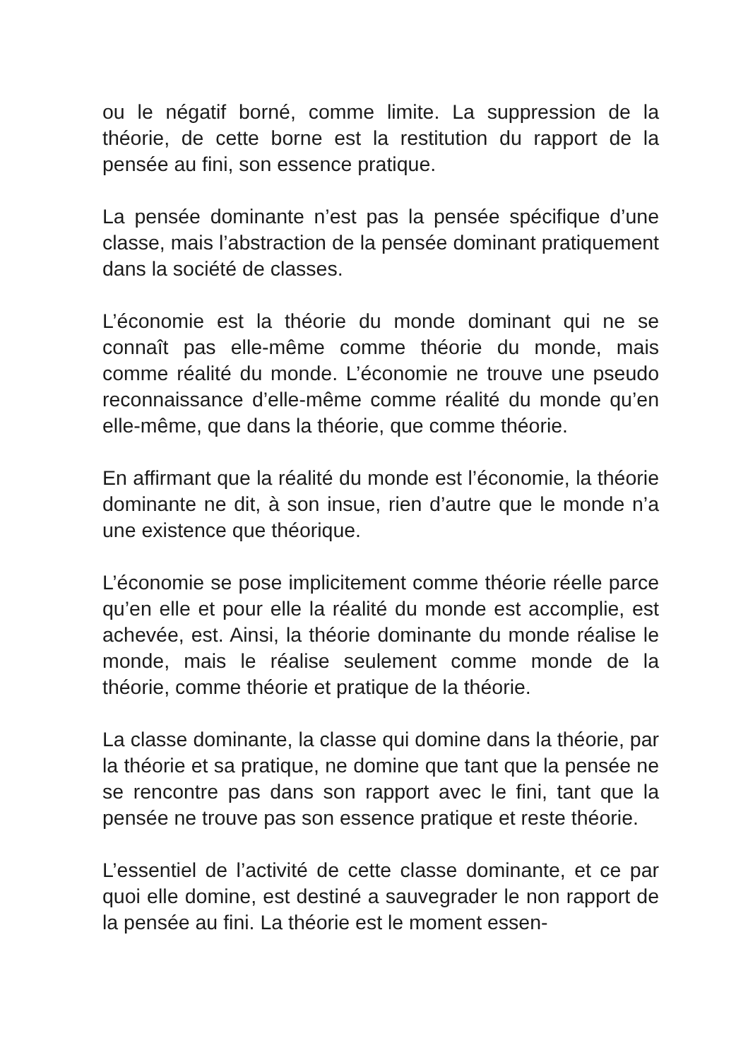ou le négatif borné, comme limite. La suppression de la théorie, de cette borne est la restitution du rapport de la pensée au fini, son essence pratique.
La pensée dominante n’est pas la pensée spécifique d’une classe, mais l’abstraction de la pensée dominant pratique­ment dans la société de classes.
L’économie est la théorie du monde dominant qui ne se connaît pas elle-même comme théorie du monde, mais comme réalité du monde. L’économie ne trouve une pseudo reconnaissance d’elle-même comme réalité du monde qu’en elle-même, que dans la théorie, que comme théorie.
En affirmant que la réalité du monde est l’économie, la théo­rie dominante ne dit, à son insue, rien d’autre que le monde n’a une existence que théorique.
L’économie se pose implicitement comme théorie réelle parce qu’en elle et pour elle la réalité du monde est accom­plie, est achevée, est. Ainsi, la théorie dominante du monde réalise le monde, mais le réalise seulement comme monde de la théorie, comme théorie et pratique de la théorie.
La classe dominante, la classe qui domine dans la théorie, par la théorie et sa pratique, ne domine que tant que la pensée ne se rencontre pas dans son rapport avec le fini, tant que la pensée ne trouve pas son essence pratique et reste théorie.
L’essentiel de l’activité de cette classe dominante, et ce par quoi elle domine, est destiné a sauvegrader le non rap­port de la pensée au fini. La théorie est le moment essen-